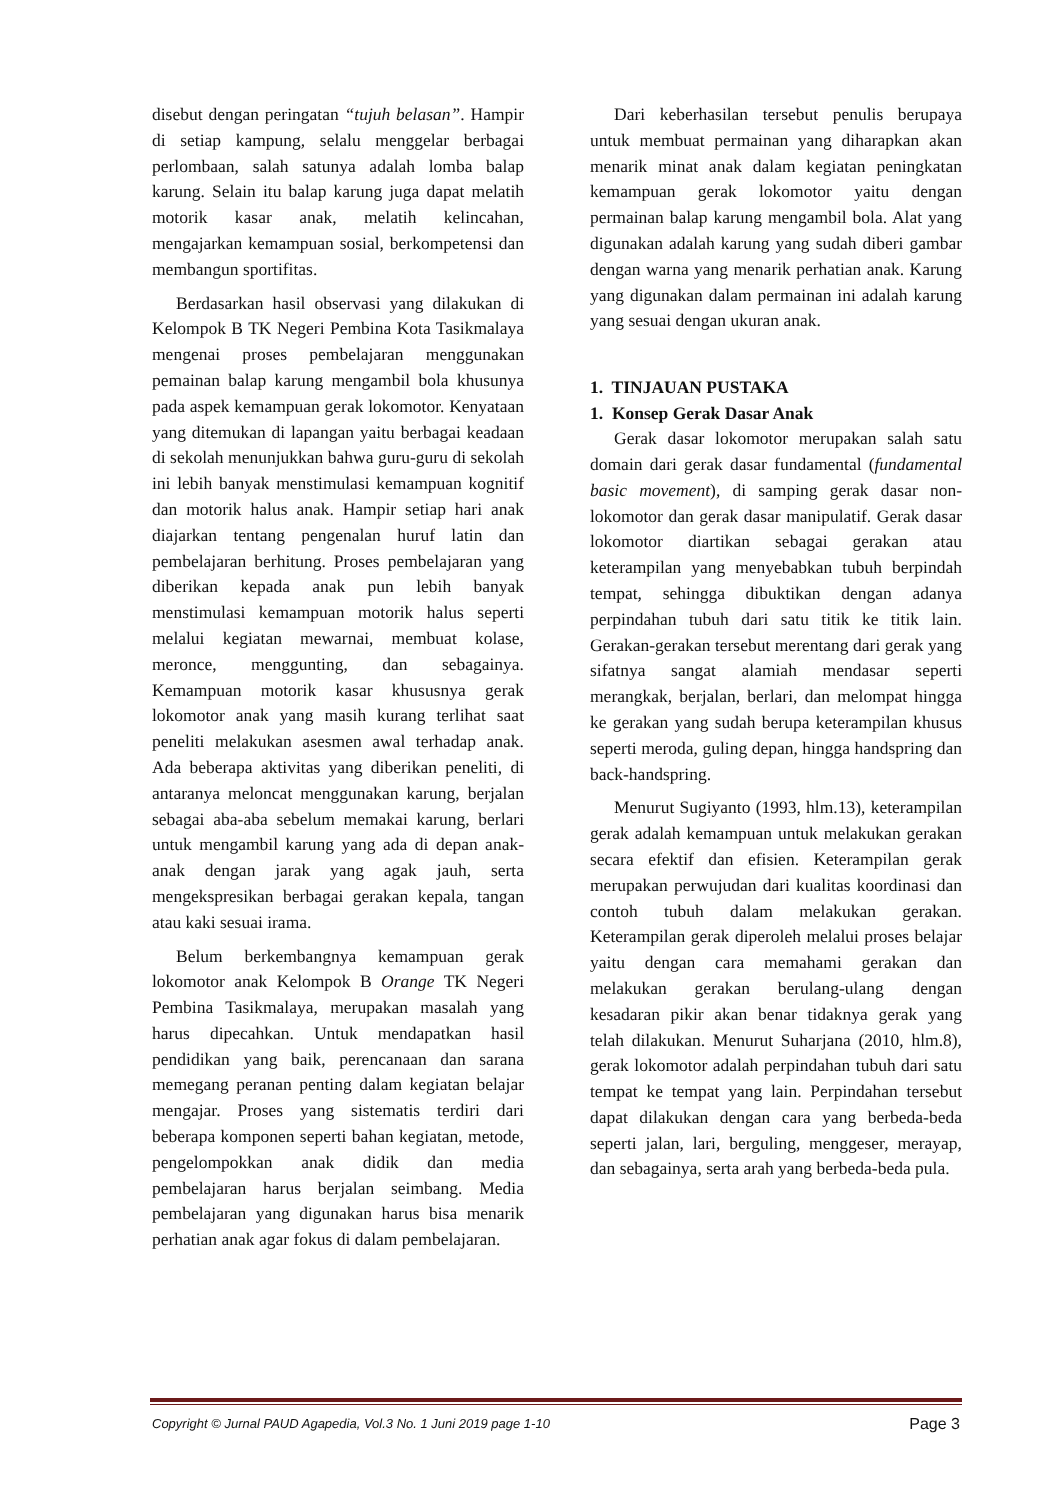disebut dengan peringatan “tujuh belasan”. Hampir di setiap kampung, selalu menggelar berbagai perlombaan, salah satunya adalah lomba balap karung. Selain itu balap karung juga dapat melatih motorik kasar anak, melatih kelincahan, mengajarkan kemampuan sosial, berkompetensi dan membangun sportifitas.
Berdasarkan hasil observasi yang dilakukan di Kelompok B TK Negeri Pembina Kota Tasikmalaya mengenai proses pembelajaran menggunakan pemainan balap karung mengambil bola khusunya pada aspek kemampuan gerak lokomotor. Kenyataan yang ditemukan di lapangan yaitu berbagai keadaan di sekolah menunjukkan bahwa guru-guru di sekolah ini lebih banyak menstimulasi kemampuan kognitif dan motorik halus anak. Hampir setiap hari anak diajarkan tentang pengenalan huruf latin dan pembelajaran berhitung. Proses pembelajaran yang diberikan kepada anak pun lebih banyak menstimulasi kemampuan motorik halus seperti melalui kegiatan mewarnai, membuat kolase, meronce, menggunting, dan sebagainya. Kemampuan motorik kasar khususnya gerak lokomotor anak yang masih kurang terlihat saat peneliti melakukan asesmen awal terhadap anak. Ada beberapa aktivitas yang diberikan peneliti, di antaranya meloncat menggunakan karung, berjalan sebagai aba-aba sebelum memakai karung, berlari untuk mengambil karung yang ada di depan anak-anak dengan jarak yang agak jauh, serta mengekspresikan berbagai gerakan kepala, tangan atau kaki sesuai irama.
Belum berkembangnya kemampuan gerak lokomotor anak Kelompok B Orange TK Negeri Pembina Tasikmalaya, merupakan masalah yang harus dipecahkan. Untuk mendapatkan hasil pendidikan yang baik, perencanaan dan sarana memegang peranan penting dalam kegiatan belajar mengajar. Proses yang sistematis terdiri dari beberapa komponen seperti bahan kegiatan, metode, pengelompokkan anak didik dan media pembelajaran harus berjalan seimbang. Media pembelajaran yang digunakan harus bisa menarik perhatian anak agar fokus di dalam pembelajaran.
Dari keberhasilan tersebut penulis berupaya untuk membuat permainan yang diharapkan akan menarik minat anak dalam kegiatan peningkatan kemampuan gerak lokomotor yaitu dengan permainan balap karung mengambil bola. Alat yang digunakan adalah karung yang sudah diberi gambar dengan warna yang menarik perhatian anak. Karung yang digunakan dalam permainan ini adalah karung yang sesuai dengan ukuran anak.
1. TINJAUAN PUSTAKA
1. Konsep Gerak Dasar Anak
Gerak dasar lokomotor merupakan salah satu domain dari gerak dasar fundamental (fundamental basic movement), di samping gerak dasar non-lokomotor dan gerak dasar manipulatif. Gerak dasar lokomotor diartikan sebagai gerakan atau keterampilan yang menyebabkan tubuh berpindah tempat, sehingga dibuktikan dengan adanya perpindahan tubuh dari satu titik ke titik lain. Gerakan-gerakan tersebut merentang dari gerak yang sifatnya sangat alamiah mendasar seperti merangkak, berjalan, berlari, dan melompat hingga ke gerakan yang sudah berupa keterampilan khusus seperti meroda, guling depan, hingga handspring dan back-handspring.
Menurut Sugiyanto (1993, hlm.13), keterampilan gerak adalah kemampuan untuk melakukan gerakan secara efektif dan efisien. Keterampilan gerak merupakan perwujudan dari kualitas koordinasi dan contoh tubuh dalam melakukan gerakan. Keterampilan gerak diperoleh melalui proses belajar yaitu dengan cara memahami gerakan dan melakukan gerakan berulang-ulang dengan kesadaran pikir akan benar tidaknya gerak yang telah dilakukan. Menurut Suharjana (2010, hlm.8), gerak lokomotor adalah perpindahan tubuh dari satu tempat ke tempat yang lain. Perpindahan tersebut dapat dilakukan dengan cara yang berbeda-beda seperti jalan, lari, berguling, menggeser, merayap, dan sebagainya, serta arah yang berbeda-beda pula.
Copyright © Jurnal PAUD Agapedia, Vol.3 No. 1 Juni 2019 page 1-10 Page 3